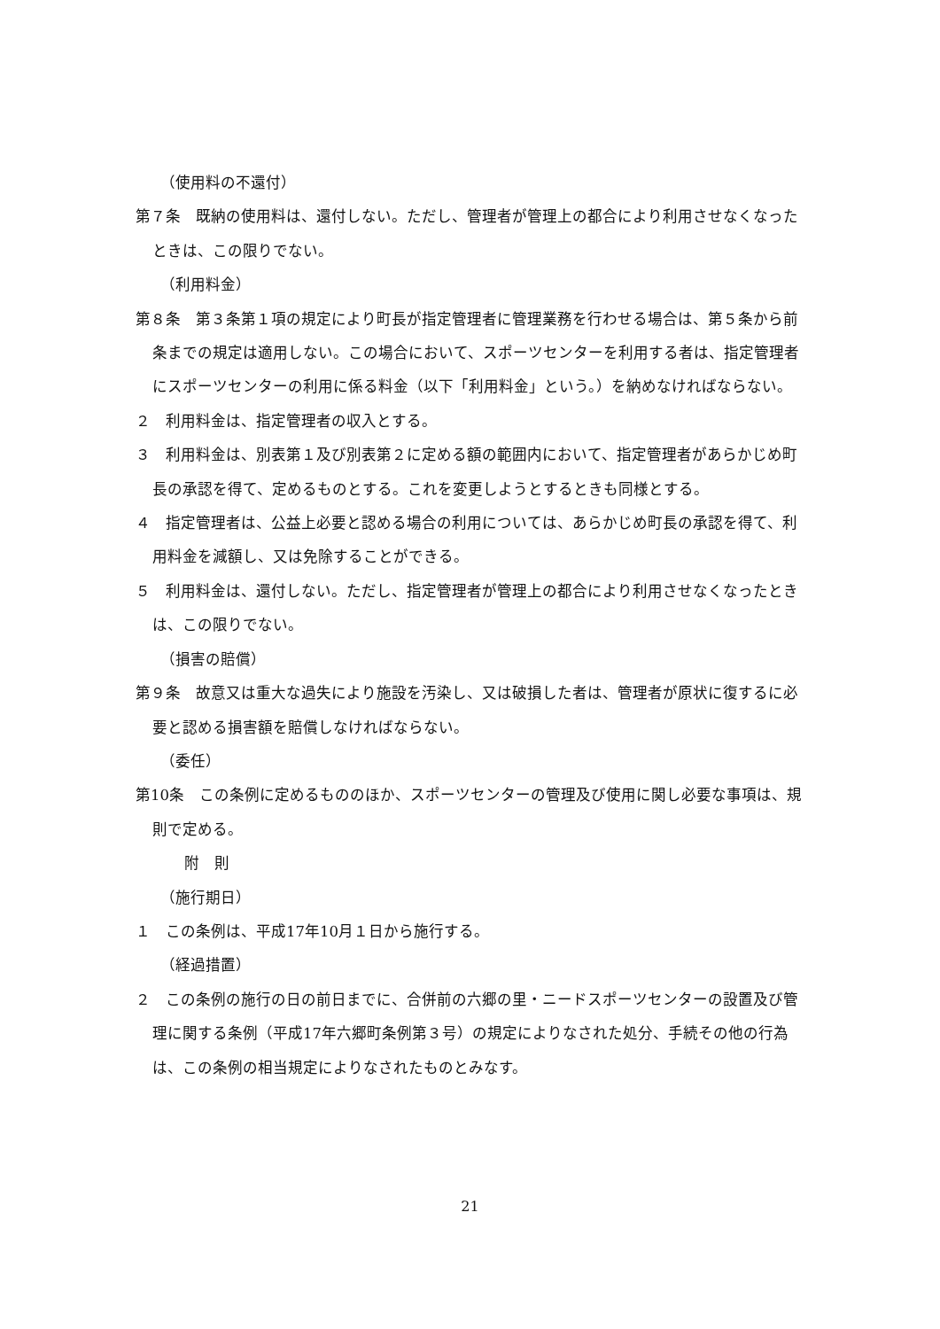（使用料の不還付）
第７条　既納の使用料は、還付しない。ただし、管理者が管理上の都合により利用させなくなったときは、この限りでない。
（利用料金）
第８条　第３条第１項の規定により町長が指定管理者に管理業務を行わせる場合は、第５条から前条までの規定は適用しない。この場合において、スポーツセンターを利用する者は、指定管理者にスポーツセンターの利用に係る料金（以下「利用料金」という。）を納めなければならない。
２　利用料金は、指定管理者の収入とする。
３　利用料金は、別表第１及び別表第２に定める額の範囲内において、指定管理者があらかじめ町長の承認を得て、定めるものとする。これを変更しようとするときも同様とする。
４　指定管理者は、公益上必要と認める場合の利用については、あらかじめ町長の承認を得て、利用料金を減額し、又は免除することができる。
５　利用料金は、還付しない。ただし、指定管理者が管理上の都合により利用させなくなったときは、この限りでない。
（損害の賠償）
第９条　故意又は重大な過失により施設を汚染し、又は破損した者は、管理者が原状に復するに必要と認める損害額を賠償しなければならない。
（委任）
第10条　この条例に定めるもののほか、スポーツセンターの管理及び使用に関し必要な事項は、規則で定める。
附　則
（施行期日）
１　この条例は、平成17年10月１日から施行する。
（経過措置）
２　この条例の施行の日の前日までに、合併前の六郷の里・ニードスポーツセンターの設置及び管理に関する条例（平成17年六郷町条例第３号）の規定によりなされた処分、手続その他の行為は、この条例の相当規定によりなされたものとみなす。
21